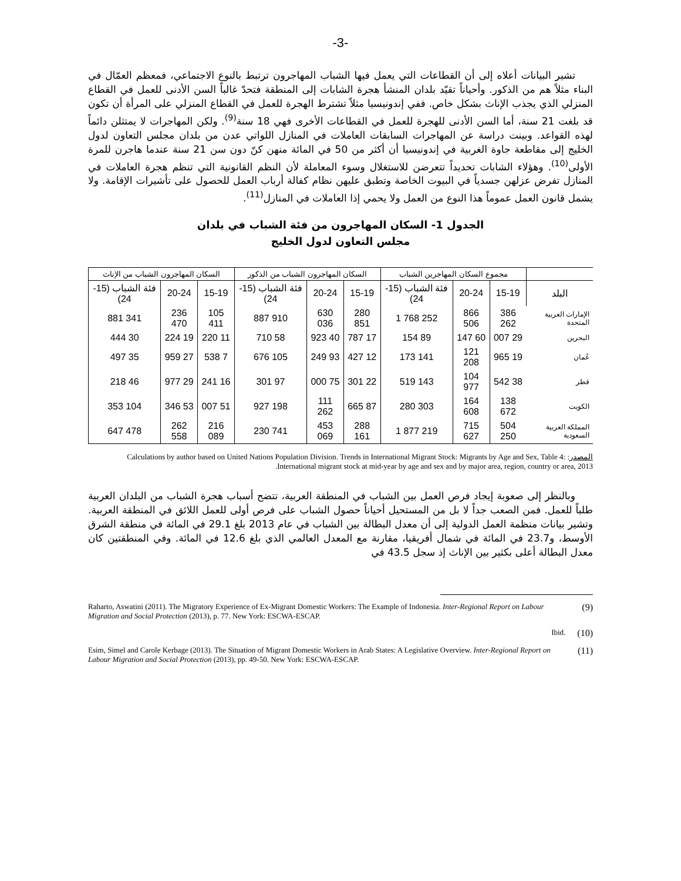-3-
تشير البيانات أعلاه إلى أن القطاعات التي يعمل فيها الشباب المهاجرون ترتبط بالنوع الاجتماعي، فمعظم العمّال في البناء مثلاً هم من الذكور. وأحياناً تقيّد بلدان المنشأ هجرة الشابات إلى المنطقة فتحدّ غالباً السن الأدنى للعمل في القطاع المنزلي الذي يجذب الإناث بشكل خاص. ففي إندونيسيا مثلاً تشترط الهجرة للعمل في القطاع المنزلي على المرأة أن تكون قد بلغت 21 سنة، أما السن الأدنى للهجرة للعمل في القطاعات الأخرى فهي 18 سنة<sup>(9)</sup>. ولكن المهاجرات لا يمتثلن دائماً لهذه القواعد. وبينت دراسة عن المهاجرات السابقات العاملات في المنازل اللواتي عدن من بلدان مجلس التعاون لدول الخليج إلى مقاطعة جاوة الغربية في إندونيسيا أن أكثر من 50 في المائة منهن كنّ دون سن 21 سنة عندما هاجرن للمرة الأولى<sup>(10)</sup>. وهؤلاء الشابات تحديداً تتعرضن للاستغلال وسوء المعاملة لأن النظم القانونية التي تنظم هجرة العاملات في المنازل تفرض عزلهن جسدياً في البيوت الخاصة وتطبق عليهن نظام كفالة أرباب العمل للحصول على تأشيرات الإقامة. ولا يشمل قانون العمل عموماً هذا النوع من العمل ولا يحمي إذا العاملات في المنازل<sup>(11)</sup>.
الجدول 1- السكان المهاجرون من فئة الشباب في بلدان
مجلس التعاون لدول الخليج
| | مجموع السكان المهاجرين الشباب | | | السكان المهاجرون الشباب من الذكور | | | السكان المهاجرون الشباب من الإناث | | |
| --- | --- | --- | --- | --- | --- | --- | --- | --- | --- |
| البلد | 15-19 | 20-24 | فئة الشباب (15-24) | 15-19 | 20-24 | فئة الشباب (15-24) | 15-19 | 20-24 | فئة الشباب (15-24) |
| الإمارات العربية المتحدة | 386 262 | 866 506 | 252 768 1 | 280 851 | 630 036 | 910 887 | 105 411 | 236 470 | 341 881 |
| البحرين | 29 007 | 60 147 | 89 154 | 17 787 | 40 923 | 58 710 | 11 220 | 19 224 | 30 444 |
| عُمان | 19 965 | 121 208 | 141 173 | 12 427 | 93 249 | 105 676 | 7 538 | 27 959 | 35 497 |
| قطر | 38 542 | 104 977 | 143 519 | 22 301 | 75 000 | 97 301 | 16 241 | 29 977 | 46 218 |
| الكويت | 138 672 | 164 608 | 303 280 | 87 665 | 111 262 | 198 927 | 51 007 | 53 346 | 104 353 |
| المملكة العربية السعودية | 504 250 | 715 627 | 219 877 1 | 288 161 | 453 069 | 741 230 | 216 089 | 262 558 | 478 647 |
المصدر: Calculations by author based on United Nations Population Division. Trends in International Migrant Stock: Migrants by Age and Sex, Table 4: International migrant stock at mid-year by age and sex and by major area, region, country or area, 2013.
وبالنظر إلى صعوبة إيجاد فرص العمل بين الشباب في المنطقة العربية، تتضح أسباب هجرة الشباب من البلدان العربية طلباً للعمل. فمن الصعب جداً لا بل من المستحيل أحياناً حصول الشباب على فرص أولى للعمل اللائق في المنطقة العربية. وتشير بيانات منظمة العمل الدولية إلى أن معدل البطالة بين الشباب في عام 2013 بلغ 29.1 في المائة في منطقة الشرق الأوسط، و23.7 في المائة في شمال أفريقيا، مقارنة مع المعدل العالمي الذي بلغ 12.6 في المائة. وفي المنطقتين كان معدل البطالة أعلى بكثير بين الإناث إذ سجل 43.5 في
Raharto, Aswatini (2011). The Migratory Experience of Ex-Migrant Domestic Workers: The Example of Indonesia. Inter-Regional Report on Labour Migration and Social Protection (2013), p. 77. New York: ESCWA-ESCAP.
(9)
Ibid.
(10)
Esim, Simel and Carole Kerbage (2013). The Situation of Migrant Domestic Workers in Arab States: A Legislative Overview. Inter-Regional Report on Labour Migration and Social Protection (2013), pp. 49-50. New York: ESCWA-ESCAP.
(11)